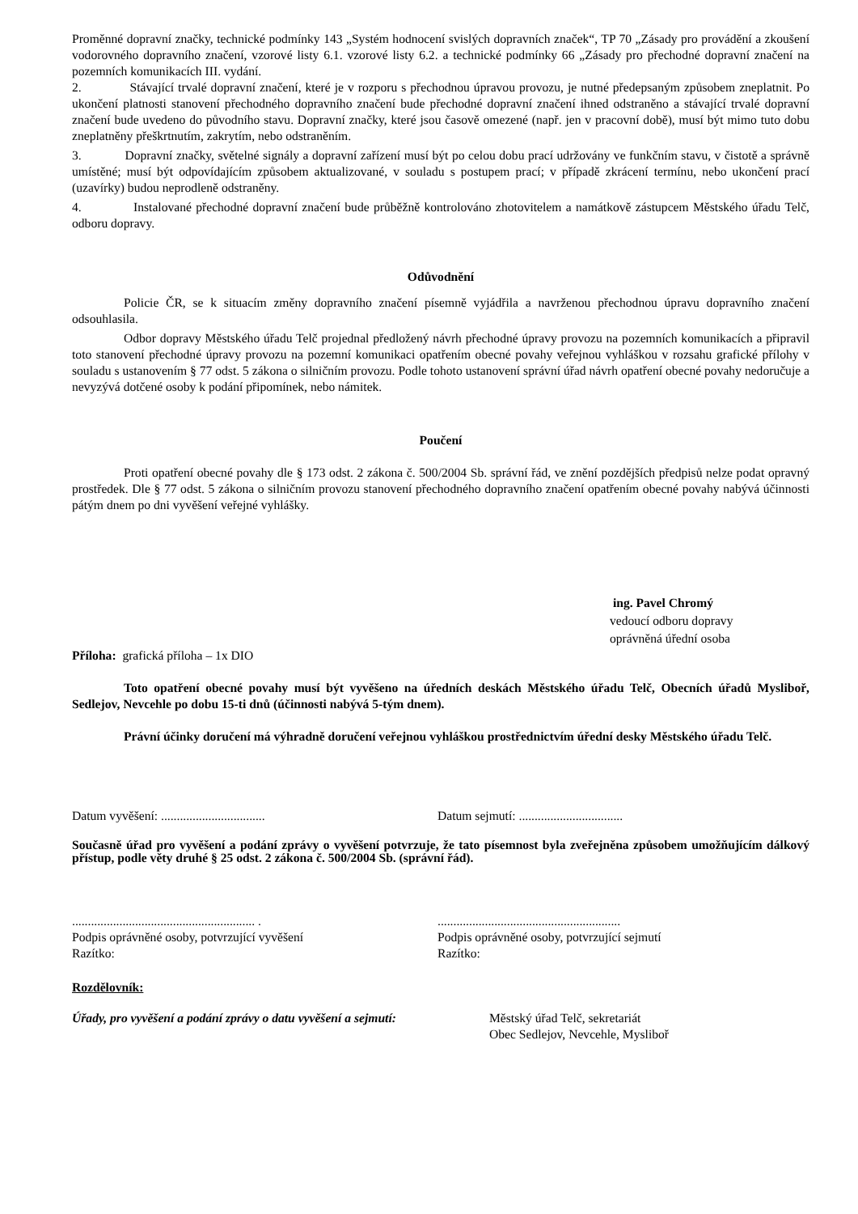Proměnné dopravní značky, technické podmínky 143 „Systém hodnocení svislých dopravních značek“, TP 70 „Zásady pro provádění a zkoušení vodorovného dopravního značení, vzorové listy 6.1. vzorové listy 6.2. a technické podmínky 66 „Zásady pro přechodné dopravní značení na pozemních komunikacích III. vydání.
2. Stávající trvalé dopravní značení, které je v rozporu s přechodnou úpravou provozu, je nutné předepsaným způsobem zneplatnit. Po ukončení platnosti stanovení přechodného dopravního značení bude přechodné dopravní značení ihned odstraněno a stávající trvalé dopravní značení bude uvedeno do původního stavu. Dopravní značky, které jsou časově omezené (např. jen v pracovní době), musí být mimo tuto dobu zneplatněny přeškrtnutím, zakrytím, nebo odstraněním.
3. Dopravní značky, světelné signály a dopravní zařízení musí být po celou dobu prací udržovány ve funkčním stavu, v čistotě a správně umístěné; musí být odpovídajícím způsobem aktualizované, v souladu s postupem prací; v případě zkrácení termínu, nebo ukončení prací (uzavírky) budou neprodleně odstraněny.
4. Instalované přechodné dopravní značení bude průběžně kontrolováno zhotovitelem a namátkově zástupcem Městského úřadu Telč, odboru dopravy.
Odůvodnění
Policie ČR, se k situacím změny dopravního značení písemně vyjádřila a navrženou přechodnou úpravu dopravního značení odsouhlasila.
Odbor dopravy Městského úřadu Telč projednal předložený návrh přechodné úpravy provozu na pozemních komunikacích a připravil toto stanovení přechodné úpravy provozu na pozemní komunikaci opatřením obecné povahy veřejnou vyhláškou v rozsahu grafické přílohy v souladu s ustanovením § 77 odst. 5 zákona o silničním provozu. Podle tohoto ustanovení správní úřad návrh opatření obecné povahy nedoručuje a nevyzývá dotčené osoby k podání připomínek, nebo námitek.
Poučení
Proti opatření obecné povahy dle § 173 odst. 2 zákona č. 500/2004 Sb. správní řád, ve znění pozdějších předpisů nelze podat opravný prostředek. Dle § 77 odst. 5 zákona o silničním provozu stanovení přechodného dopravního značení opatřením obecné povahy nabývá účinnosti pátým dnem po dni vyvěšení veřejné vyhlášky.
ing. Pavel Chromý
vedoucí odboru dopravy
oprávněná úřední osoba
Příloha: grafická příloha – 1x DIO
Toto opatření obecné povahy musí být vyvěšeno na úředních deskách Městského úřadu Telč, Obecních úřadů Mysliboř, Sedlejov, Nevcehle po dobu 15-ti dnů (účinnosti nabývá 5-tým dnem).
Právní účinky doručení má výhradně doručení veřejnou vyhláškou prostřednictvím úřední desky Městského úřadu Telč.
Datum vyvěšení: .................................
Datum sejmutí: .................................
Současně úřad pro vyvěšení a podání zprávy o vyvěšení potvrzuje, že tato písemnost byla zveřejněna způsobem umožňujícím dálkový přístup, podle věty druhé § 25 odst. 2 zákona č. 500/2004 Sb. (správní řád).
.......................................................... .
Podpis oprávněné osoby, potvrzující vyvěšení
Razítko:
..........................................................
Podpis oprávněné osoby, potvrzující sejmutí
Razítko:
Rozdělovník:
Úřady, pro vyvěšení a podání zprávy o datu vyvěšení a sejmutí:
Městský úřad Telč, sekretariát
Obec Sedlejov, Nevcehle, Mysliboř